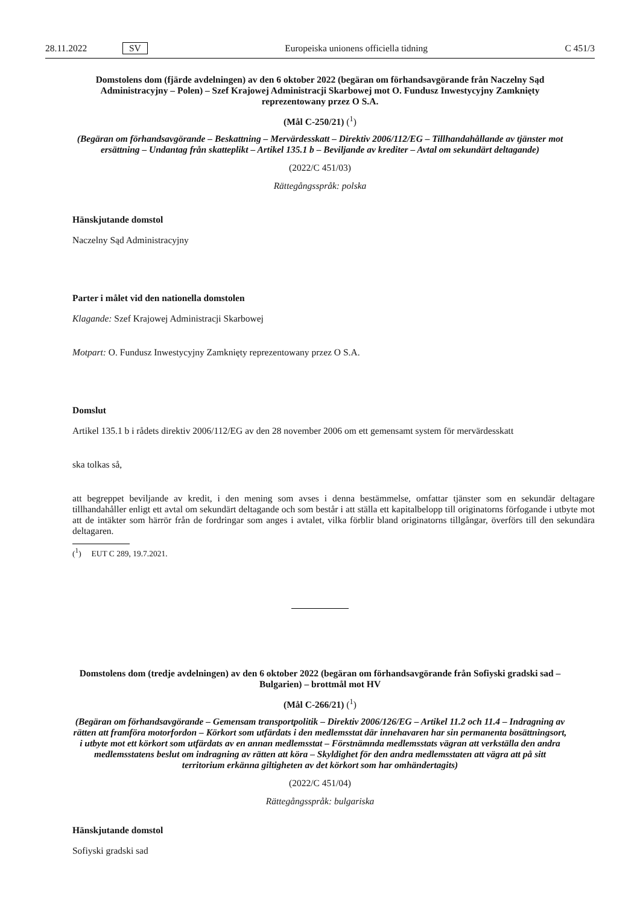28.11.2022 SV Europeiska unionens officiella tidning C 451/3
Domstolens dom (fjärde avdelningen) av den 6 oktober 2022 (begäran om förhandsavgörande från Naczelny Sąd Administracyjny – Polen) – Szef Krajowej Administracji Skarbowej mot O. Fundusz Inwestycyjny Zamknięty reprezentowany przez O S.A.
(Mål C-250/21) (<sup>1</sup>)
(Begäran om förhandsavgörande – Beskattning – Mervärdesskatt – Direktiv 2006/112/EG – Tillhandahållande av tjänster mot ersättning – Undantag från skatteplikt – Artikel 135.1 b – Beviljande av krediter – Avtal om sekundärt deltagande)
(2022/C 451/03)
Rättegångsspråk: polska
Hänskjutande domstol
Naczelny Sąd Administracyjny
Parter i målet vid den nationella domstolen
Klagande: Szef Krajowej Administracji Skarbowej
Motpart: O. Fundusz Inwestycyjny Zamknięty reprezentowany przez O S.A.
Domslut
Artikel 135.1 b i rådets direktiv 2006/112/EG av den 28 november 2006 om ett gemensamt system för mervärdesskatt
ska tolkas så,
att begreppet beviljande av kredit, i den mening som avses i denna bestämmelse, omfattar tjänster som en sekundär deltagare tillhandahåller enligt ett avtal om sekundärt deltagande och som består i att ställa ett kapitalbelopp till originatorns förfogande i utbyte mot att de intäkter som härrör från de fordringar som anges i avtalet, vilka förblir bland originatorns tillgångar, överförs till den sekundära deltagaren.
(<sup>1</sup>) EUT C 289, 19.7.2021.
Domstolens dom (tredje avdelningen) av den 6 oktober 2022 (begäran om förhandsavgörande från Sofiyski gradski sad – Bulgarien) – brottmål mot HV
(Mål C-266/21) (<sup>1</sup>)
(Begäran om förhandsavgörande – Gemensam transportpolitik – Direktiv 2006/126/EG – Artikel 11.2 och 11.4 – Indragning av rätten att framföra motorfordon – Körkort som utfärdats i den medlemsstat där innehavaren har sin permanenta bosättningsort, i utbyte mot ett körkort som utfärdats av en annan medlemsstat – Förstnämnda medlemsstats vägran att verkställa den andra medlemsstatens beslut om indragning av rätten att köra – Skyldighet för den andra medlemsstaten att vägra att på sitt territorium erkänna giltigheten av det körkort som har omhändertagits)
(2022/C 451/04)
Rättegångsspråk: bulgariska
Hänskjutande domstol
Sofiyski gradski sad